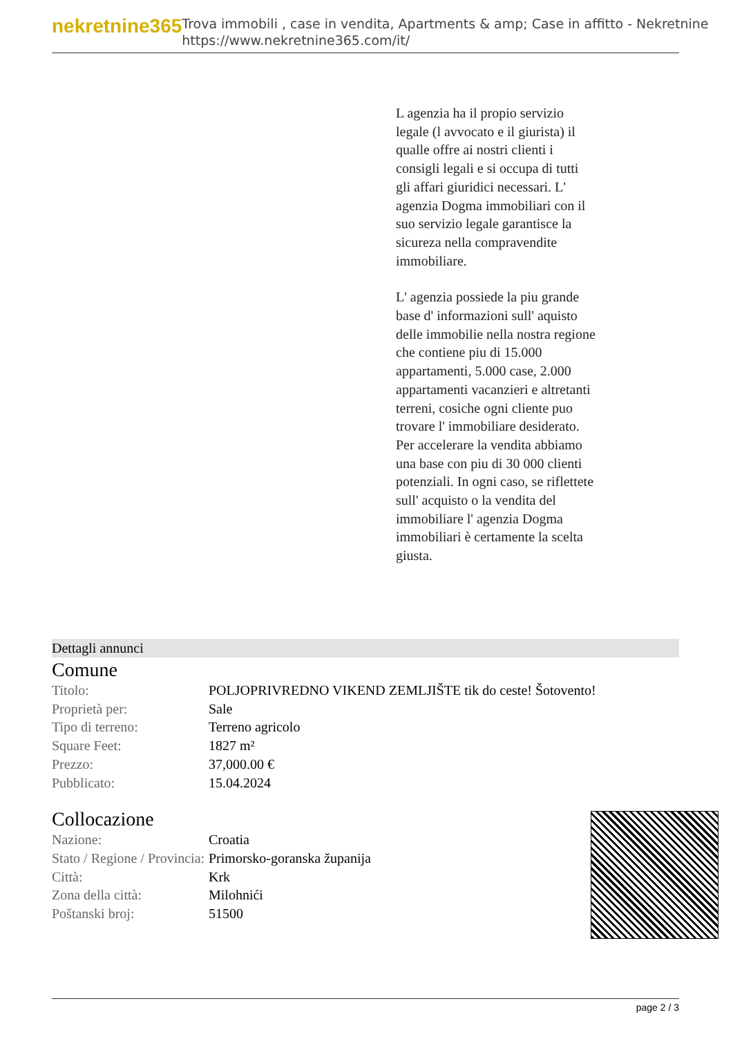nekretnine365
Trova immobili , case in vendita, Apartments & amp; Case in affitto - Nekretnine
https://www.nekretnine365.com/it/
L agenzia ha il propio servizio legale (l avvocato e il giurista) il qualle offre ai nostri clienti i consigli legali e si occupa di tutti gli affari giuridici necessari. L' agenzia Dogma immobiliari con il suo servizio legale garantisce la sicureza nella compravendite immobiliare.
L' agenzia possiede la piu grande base d' informazioni sull' aquisto delle immobilie nella nostra regione che contiene piu di 15.000 appartamenti, 5.000 case, 2.000 appartamenti vacanzieri e altretanti terreni, cosiche ogni cliente puo trovare l' immobiliare desiderato. Per accelerare la vendita abbiamo una base con piu di 30 000 clienti potenziali. In ogni caso, se riflettete sull' acquisto o la vendita del immobiliare l' agenzia Dogma immobiliari è certamente la scelta giusta.
Dettagli annunci
Comune
| Titolo: | POLJOPRIVREDNO VIKEND ZEMLJIŠTE tik do ceste! Šotovento! |
| Proprietà per: | Sale |
| Tipo di terreno: | Terreno agricolo |
| Square Feet: | 1827 m² |
| Prezzo: | 37,000.00 € |
| Pubblicato: | 15.04.2024 |
Collocazione
| Nazione: | Croatia |
| Stato / Regione / Provincia: | Primorsko-goranska županija |
| Città: | Krk |
| Zona della città: | Milohnići |
| Poštanski broj: | 51500 |
page 2 / 3